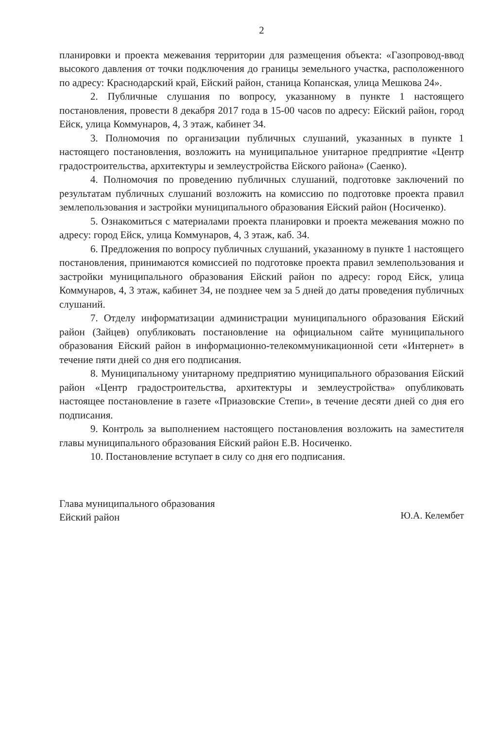2
планировки и проекта межевания территории для размещения объекта: «Газопровод-ввод высокого давления от точки подключения до границы земельного участка, расположенного по адресу: Краснодарский край, Ейский район, станица Копанская, улица Мешкова 24».
2. Публичные слушания по вопросу, указанному в пункте 1 настоящего постановления, провести 8 декабря 2017 года в 15-00 часов по адресу: Ейский район, город Ейск, улица Коммунаров, 4, 3 этаж, кабинет 34.
3. Полномочия по организации публичных слушаний, указанных в пункте 1 настоящего постановления, возложить на муниципальное унитарное предприятие «Центр градостроительства, архитектуры и землеустройства Ейского района» (Саенко).
4. Полномочия по проведению публичных слушаний, подготовке заключений по результатам публичных слушаний возложить на комиссию по подготовке проекта правил землепользования и застройки муниципального образования Ейский район (Носиченко).
5. Ознакомиться с материалами проекта планировки и проекта межевания можно по адресу: город Ейск, улица Коммунаров, 4, 3 этаж, каб. 34.
6. Предложения по вопросу публичных слушаний, указанному в пункте 1 настоящего постановления, принимаются комиссией по подготовке проекта правил землепользования и застройки муниципального образования Ейский район по адресу: город Ейск, улица Коммунаров, 4, 3 этаж, кабинет 34, не позднее чем за 5 дней до даты проведения публичных слушаний.
7. Отделу информатизации администрации муниципального образования Ейский район (Зайцев) опубликовать постановление на официальном сайте муниципального образования Ейский район в информационно-телекоммуникационной сети «Интернет» в течение пяти дней со дня его подписания.
8. Муниципальному унитарному предприятию муниципального образования Ейский район «Центр градостроительства, архитектуры и землеустройства» опубликовать настоящее постановление в газете «Приазовские Степи», в течение десяти дней со дня его подписания.
9. Контроль за выполнением настоящего постановления возложить на заместителя главы муниципального образования Ейский район Е.В. Носиченко.
10. Постановление вступает в силу со дня его подписания.
Глава муниципального образования
Ейский район
Ю.А. Келембет